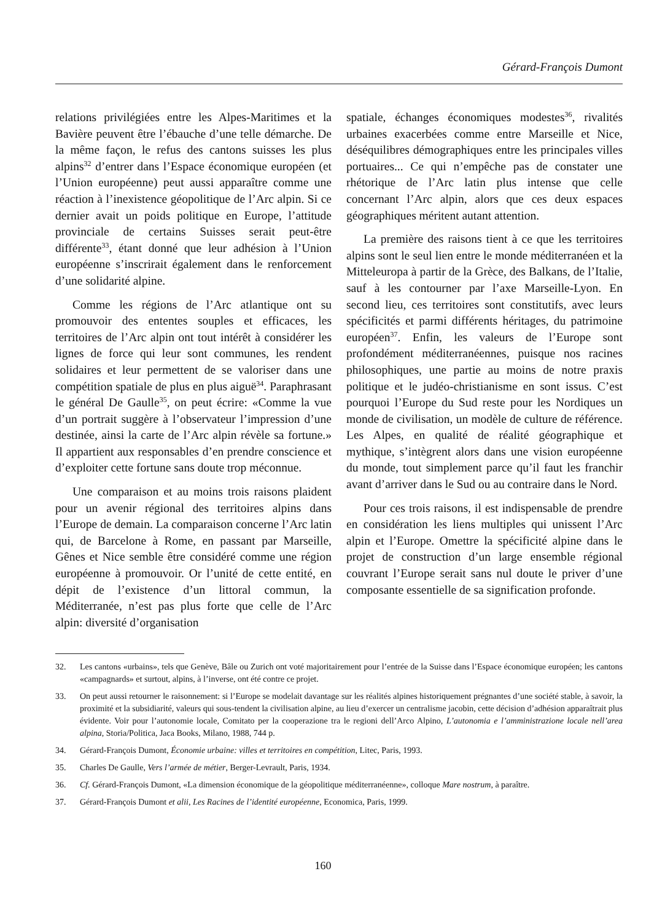Gérard-François Dumont
relations privilégiées entre les Alpes-Maritimes et la Bavière peuvent être l’ébauche d’une telle démarche. De la même façon, le refus des cantons suisses les plus alpins<sup>32</sup> d’entrer dans l’Espace économique européen (et l’Union européenne) peut aussi apparaître comme une réaction à l’inexistence géopolitique de l’Arc alpin. Si ce dernier avait un poids politique en Europe, l’attitude provinciale de certains Suisses serait peut-être différente<sup>33</sup>, étant donné que leur adhésion à l’Union européenne s’inscrirait également dans le renforcement d’une solidarité alpine.
Comme les régions de l’Arc atlantique ont su promouvoir des ententes souples et efficaces, les territoires de l’Arc alpin ont tout intérêt à considérer les lignes de force qui leur sont communes, les rendent solidaires et leur permettent de se valoriser dans une compétition spatiale de plus en plus aiguë<sup>34</sup>. Paraphrasant le général De Gaulle<sup>35</sup>, on peut écrire: «Comme la vue d’un portrait suggère à l’observateur l’impression d’une destinée, ainsi la carte de l’Arc alpin révèle sa fortune.» Il appartient aux responsables d’en prendre conscience et d’exploiter cette fortune sans doute trop méconnue.
Une comparaison et au moins trois raisons plaident pour un avenir régional des territoires alpins dans l’Europe de demain. La comparaison concerne l’Arc latin qui, de Barcelone à Rome, en passant par Marseille, Gênes et Nice semble être considéré comme une région européenne à promouvoir. Or l’unité de cette entité, en dépit de l’existence d’un littoral commun, la Méditerranée, n’est pas plus forte que celle de l’Arc alpin: diversité d’organisation
spatiale, échanges économiques modestes<sup>36</sup>, rivalités urbaines exacerbées comme entre Marseille et Nice, déséquilibres démographiques entre les principales villes portuaires... Ce qui n’empêche pas de constater une rhétorique de l’Arc latin plus intense que celle concernant l’Arc alpin, alors que ces deux espaces géographiques méritent autant attention.
La première des raisons tient à ce que les territoires alpins sont le seul lien entre le monde méditerranéen et la Mitteleuropa à partir de la Grèce, des Balkans, de l’Italie, sauf à les contourner par l’axe Marseille-Lyon. En second lieu, ces territoires sont constitutifs, avec leurs spécificités et parmi différents héritages, du patrimoine européen<sup>37</sup>. Enfin, les valeurs de l’Europe sont profondément méditerranéennes, puisque nos racines philosophiques, une partie au moins de notre praxis politique et le judéo-christianisme en sont issus. C’est pourquoi l’Europe du Sud reste pour les Nordiques un monde de civilisation, un modèle de culture de référence. Les Alpes, en qualité de réalité géographique et mythique, s’intègrent alors dans une vision européenne du monde, tout simplement parce qu’il faut les franchir avant d’arriver dans le Sud ou au contraire dans le Nord.
Pour ces trois raisons, il est indispensable de prendre en considération les liens multiples qui unissent l’Arc alpin et l’Europe. Omettre la spécificité alpine dans le projet de construction d’un large ensemble régional couvrant l’Europe serait sans nul doute le priver d’une composante essentielle de sa signification profonde.
32. Les cantons «urbains», tels que Genève, Bâle ou Zurich ont voté majoritairement pour l’entrée de la Suisse dans l’Espace économique européen; les cantons «campagnards» et surtout, alpins, à l’inverse, ont été contre ce projet.
33. On peut aussi retourner le raisonnement: si l’Europe se modelait davantage sur les réalités alpines historiquement prégnantes d’une société stable, à savoir, la proximité et la subsidiarité, valeurs qui sous-tendent la civilisation alpine, au lieu d’exercer un centralisme jacobin, cette décision d’adhésion apparaîtrait plus évidente. Voir pour l’autonomie locale, Comitato per la cooperazione tra le regioni dell’Arco Alpino, L’autonomia e l’amministrazione locale nell’area alpina, Storia/Politica, Jaca Books, Milano, 1988, 744 p.
34. Gérard-François Dumont, Économie urbaine: villes et territoires en compétition, Litec, Paris, 1993.
35. Charles De Gaulle, Vers l’armée de métier, Berger-Levrault, Paris, 1934.
36. Cf. Gérard-François Dumont, «La dimension économique de la géopolitique méditerranéenne», colloque Mare nostrum, à paraître.
37. Gérard-François Dumont et alii, Les Racines de l’identité européenne, Economica, Paris, 1999.
160